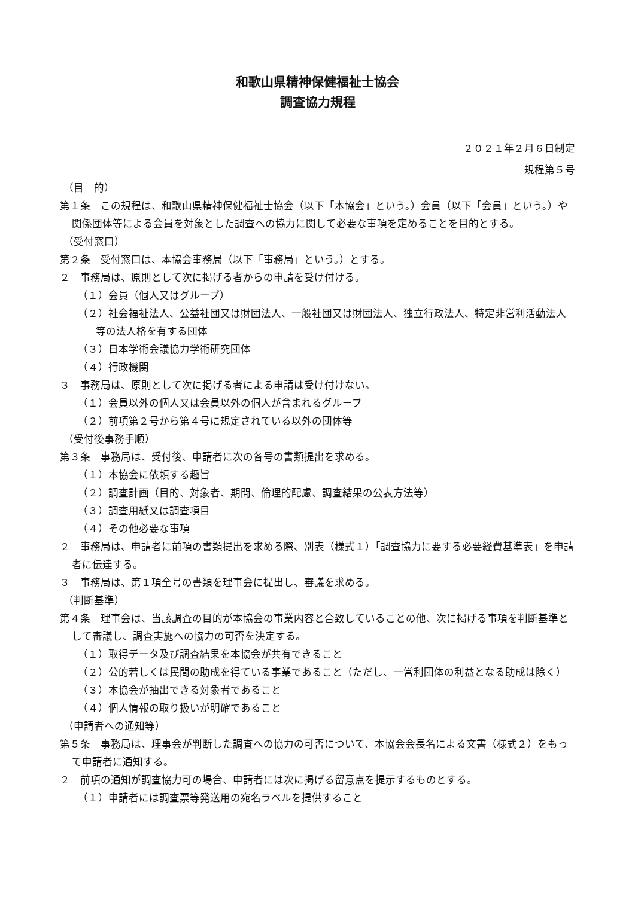和歌山県精神保健福祉士協会
調査協力規程
２０２１年２月６日制定
規程第５号
（目　的）
第１条　この規程は、和歌山県精神保健福祉士協会（以下「本協会」という。）会員（以下「会員」という。）や関係団体等による会員を対象とした調査への協力に関して必要な事項を定めることを目的とする。
（受付窓口）
第２条　受付窓口は、本協会事務局（以下「事務局」という。）とする。
２　事務局は、原則として次に掲げる者からの申請を受け付ける。
（１）会員（個人又はグループ）
（２）社会福祉法人、公益社団又は財団法人、一般社団又は財団法人、独立行政法人、特定非営利活動法人等の法人格を有する団体
（３）日本学術会議協力学術研究団体
（４）行政機関
３　事務局は、原則として次に掲げる者による申請は受け付けない。
（１）会員以外の個人又は会員以外の個人が含まれるグループ
（２）前項第２号から第４号に規定されている以外の団体等
（受付後事務手順）
第３条　事務局は、受付後、申請者に次の各号の書類提出を求める。
（１）本協会に依頼する趣旨
（２）調査計画（目的、対象者、期間、倫理的配慮、調査結果の公表方法等）
（３）調査用紙又は調査項目
（４）その他必要な事項
２　事務局は、申請者に前項の書類提出を求める際、別表（様式１）「調査協力に要する必要経費基準表」を申請者に伝達する。
３　事務局は、第１項全号の書類を理事会に提出し、審議を求める。
（判断基準）
第４条　理事会は、当該調査の目的が本協会の事業内容と合致していることの他、次に掲げる事項を判断基準として審議し、調査実施への協力の可否を決定する。
（１）取得データ及び調査結果を本協会が共有できること
（２）公的若しくは民間の助成を得ている事業であること（ただし、一営利団体の利益となる助成は除く）
（３）本協会が抽出できる対象者であること
（４）個人情報の取り扱いが明確であること
（申請者への通知等）
第５条　事務局は、理事会が判断した調査への協力の可否について、本協会会長名による文書（様式２）をもって申請者に通知する。
２　前項の通知が調査協力可の場合、申請者には次に掲げる留意点を提示するものとする。
（１）申請者には調査票等発送用の宛名ラベルを提供すること